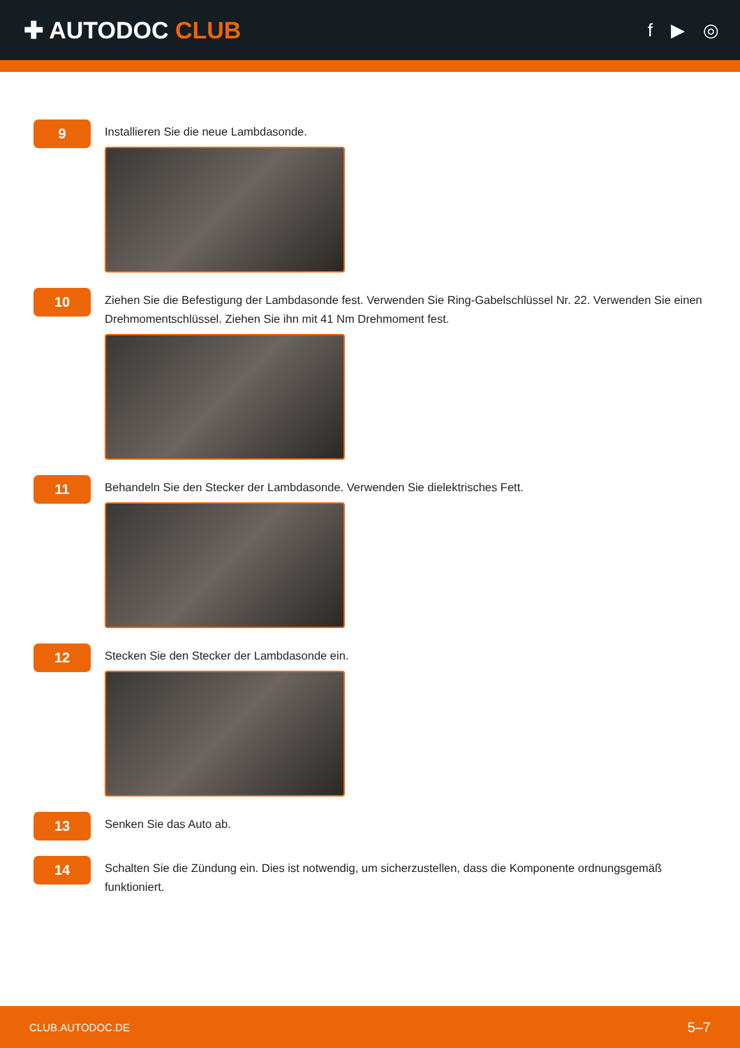✚ AUTODOC CLUB
f ▶ ◎
9
Installieren Sie die neue Lambdasonde.
10
Ziehen Sie die Befestigung der Lambdasonde fest. Verwenden Sie Ring-Gabelschlüssel Nr. 22. Verwenden Sie einen Drehmomentschlüssel. Ziehen Sie ihn mit 41 Nm Drehmoment fest.
11
Behandeln Sie den Stecker der Lambdasonde. Verwenden Sie dielektrisches Fett.
12
Stecken Sie den Stecker der Lambdasonde ein.
13
Senken Sie das Auto ab.
14
Schalten Sie die Zündung ein. Dies ist notwendig, um sicherzustellen, dass die Komponente ordnungsgemäß funktioniert.
CLUB.AUTODOC.DE 5–7